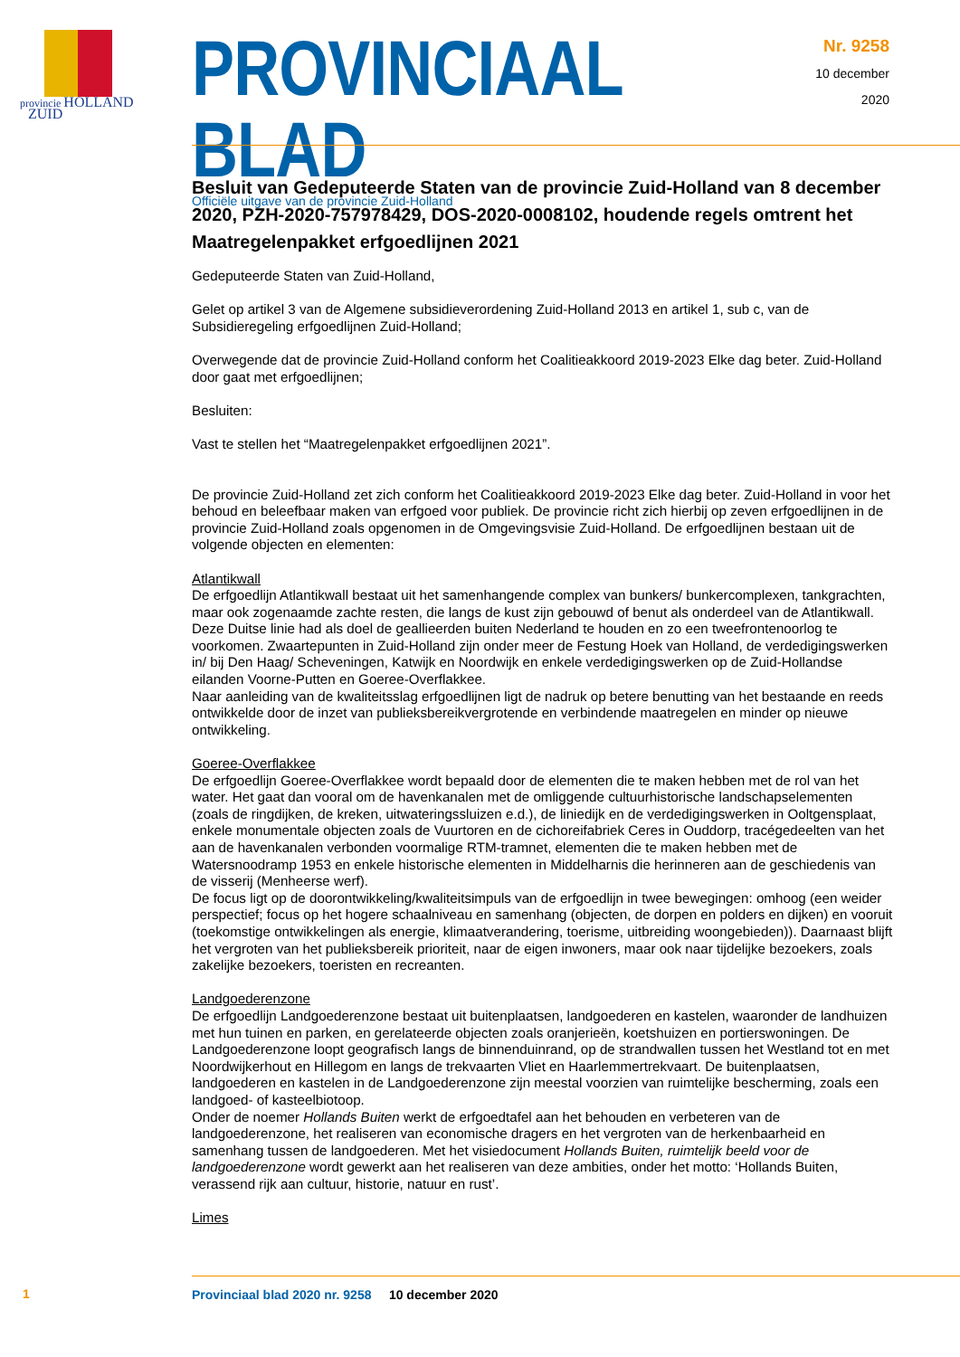provincie HOLLAND
ZUID
PROVINCIAAL BLAD
Officiële uitgave van de provincie Zuid-Holland
Nr. 9258
10 december
2020
Besluit van Gedeputeerde Staten van de provincie Zuid-Holland van 8 december 2020, PZH-2020-757978429, DOS-2020-0008102, houdende regels omtrent het Maatregelenpakket erfgoedlijnen 2021
Gedeputeerde Staten van Zuid-Holland,
Gelet op artikel 3 van de Algemene subsidieverordening Zuid-Holland 2013 en artikel 1, sub c, van de Subsidieregeling erfgoedlijnen Zuid-Holland;
Overwegende dat de provincie Zuid-Holland conform het Coalitieakkoord 2019-2023 Elke dag beter. Zuid-Holland door gaat met erfgoedlijnen;
Besluiten:
Vast te stellen het “Maatregelenpakket erfgoedlijnen 2021”.
De provincie Zuid-Holland zet zich conform het Coalitieakkoord 2019-2023 Elke dag beter. Zuid-Holland in voor het behoud en beleefbaar maken van erfgoed voor publiek. De provincie richt zich hierbij op zeven erfgoedlijnen in de provincie Zuid-Holland zoals opgenomen in de Omgevingsvisie Zuid-Holland. De erfgoedlijnen bestaan uit de volgende objecten en elementen:
Atlantikwall
De erfgoedlijn Atlantikwall bestaat uit het samenhangende complex van bunkers/ bunkercomplexen, tankgrachten, maar ook zogenaamde zachte resten, die langs de kust zijn gebouwd of benut als onderdeel van de Atlantikwall. Deze Duitse linie had als doel de geallieerden buiten Nederland te houden en zo een tweefrontenoorlog te voorkomen. Zwaartepunten in Zuid-Holland zijn onder meer de Festung Hoek van Holland, de verdedigingswerken in/ bij Den Haag/ Scheveningen, Katwijk en Noordwijk en enkele verdedigingswerken op de Zuid-Hollandse eilanden Voorne-Putten en Goeree-Overflakkee.
Naar aanleiding van de kwaliteitsslag erfgoedlijnen ligt de nadruk op betere benutting van het bestaande en reeds ontwikkelde door de inzet van publieksbereikvergrotende en verbindende maatregelen en minder op nieuwe ontwikkeling.
Goeree-Overflakkee
De erfgoedlijn Goeree-Overflakkee wordt bepaald door de elementen die te maken hebben met de rol van het water. Het gaat dan vooral om de havenkanalen met de omliggende cultuurhistorische landschapselementen (zoals de ringdijken, de kreken, uitwateringssluizen e.d.), de liniedijk en de verdedigingswerken in Ooltgensplaat, enkele monumentale objecten zoals de Vuurtoren en de cichoreifabriek Ceres in Ouddorp, tracégedeelten van het aan de havenkanalen verbonden voormalige RTM-tramnet, elementen die te maken hebben met de Watersnoodramp 1953 en enkele historische elementen in Middelharnis die herinneren aan de geschiedenis van de visserij (Menheerse werf).
De focus ligt op de doorontwikkeling/kwaliteitsimpuls van de erfgoedlijn in twee bewegingen: omhoog (een weider perspectief; focus op het hogere schaalniveau en samenhang (objecten, de dorpen en polders en dijken) en vooruit (toekomstige ontwikkelingen als energie, klimaatverandering, toerisme, uitbreiding woongebieden)). Daarnaast blijft het vergroten van het publieksbereik prioriteit, naar de eigen inwoners, maar ook naar tijdelijke bezoekers, zoals zakelijke bezoekers, toeristen en recreanten.
Landgoederenzone
De erfgoedlijn Landgoederenzone bestaat uit buitenplaatsen, landgoederen en kastelen, waaronder de landhuizen met hun tuinen en parken, en gerelateerde objecten zoals oranjerieën, koetshuizen en portierswoningen. De Landgoederenzone loopt geografisch langs de binnenduinrand, op de strandwallen tussen het Westland tot en met Noordwijkerhout en Hillegom en langs de trekvaarten Vliet en Haarlemmertrekvaart. De buitenplaatsen, landgoederen en kastelen in de Landgoederenzone zijn meestal voorzien van ruimtelijke bescherming, zoals een landgoed- of kasteelbiotoop.
Onder de noemer Hollands Buiten werkt de erfgoedtafel aan het behouden en verbeteren van de landgoederenzone, het realiseren van economische dragers en het vergroten van de herkenbaarheid en samenhang tussen de landgoederen. Met het visiedocument Hollands Buiten, ruimtelijk beeld voor de landgoederenzone wordt gewerkt aan het realiseren van deze ambities, onder het motto: ‘Hollands Buiten, verassend rijk aan cultuur, historie, natuur en rust’.
Limes
Provinciaal blad 2020 nr. 9258 10 december 2020
1